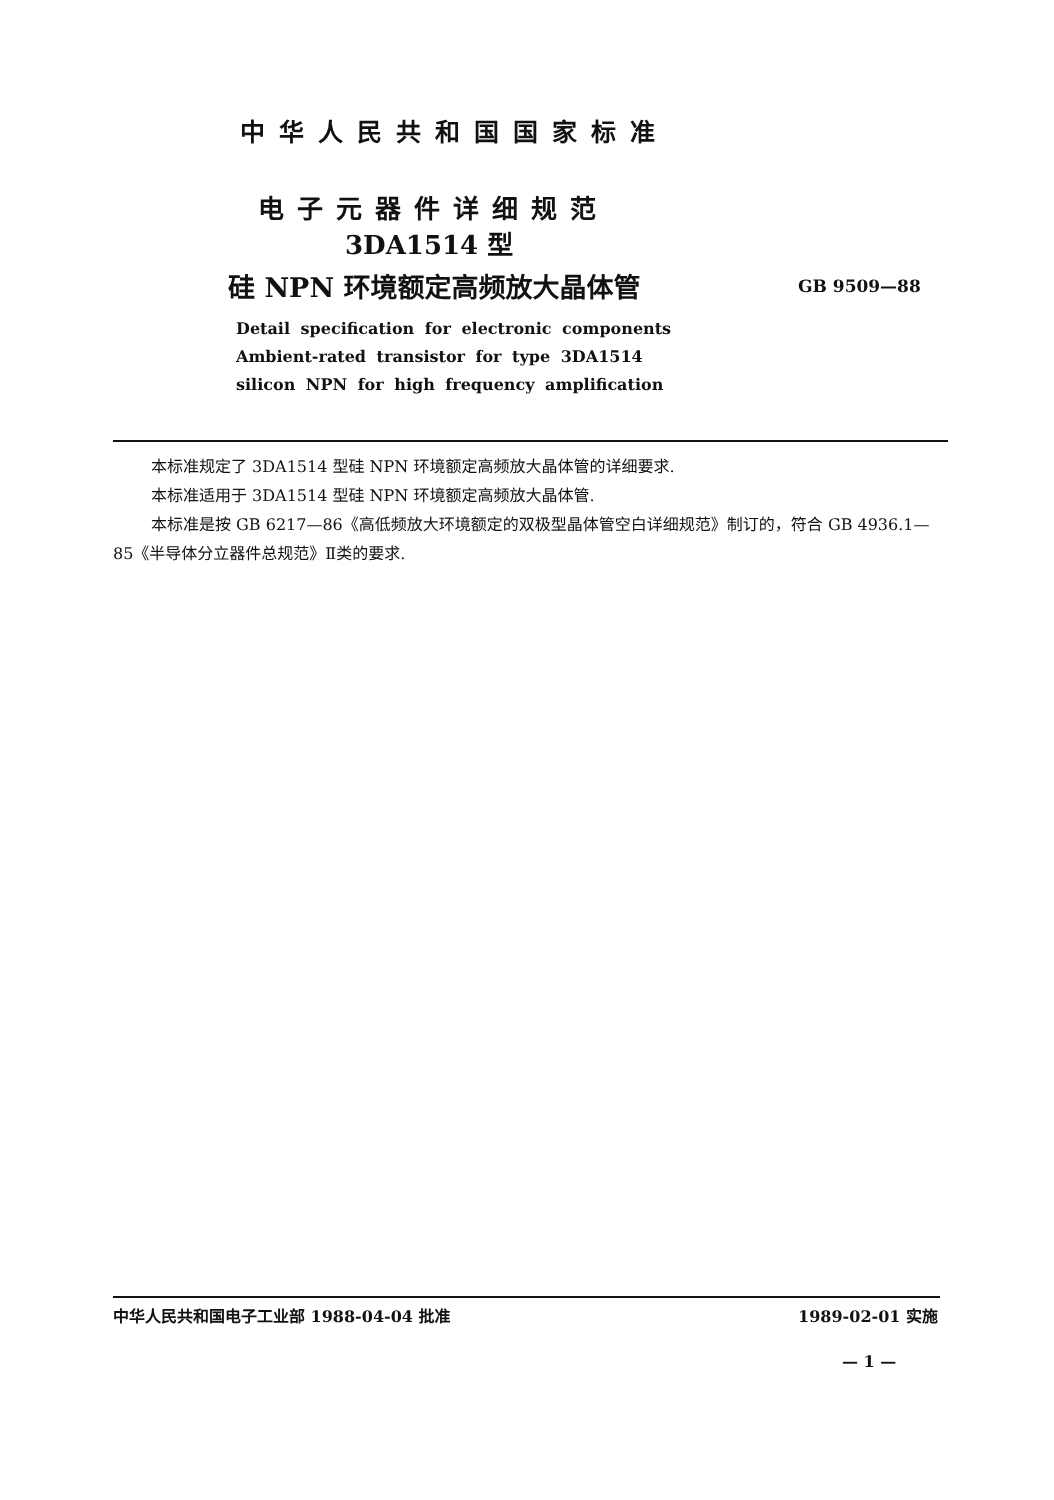中华人民共和国国家标准
电子元器件详细规范
3DA1514 型
硅 NPN 环境额定高频放大晶体管 GB 9509—88
Detail specification for electronic components
Ambient-rated transistor for type 3DA1514
silicon NPN for high frequency amplification
本标准规定了 3DA1514 型硅 NPN 环境额定高频放大晶体管的详细要求.
本标准适用于 3DA1514 型硅 NPN 环境额定高频放大晶体管.
本标准是按 GB 6217—86《高低频放大环境额定的双极型晶体管空白详细规范》制订的，符合 GB 4936.1—85《半导体分立器件总规范》Ⅱ类的要求.
中华人民共和国电子工业部 1988-04-04 批准 1989-02-01 实施
— 1 —